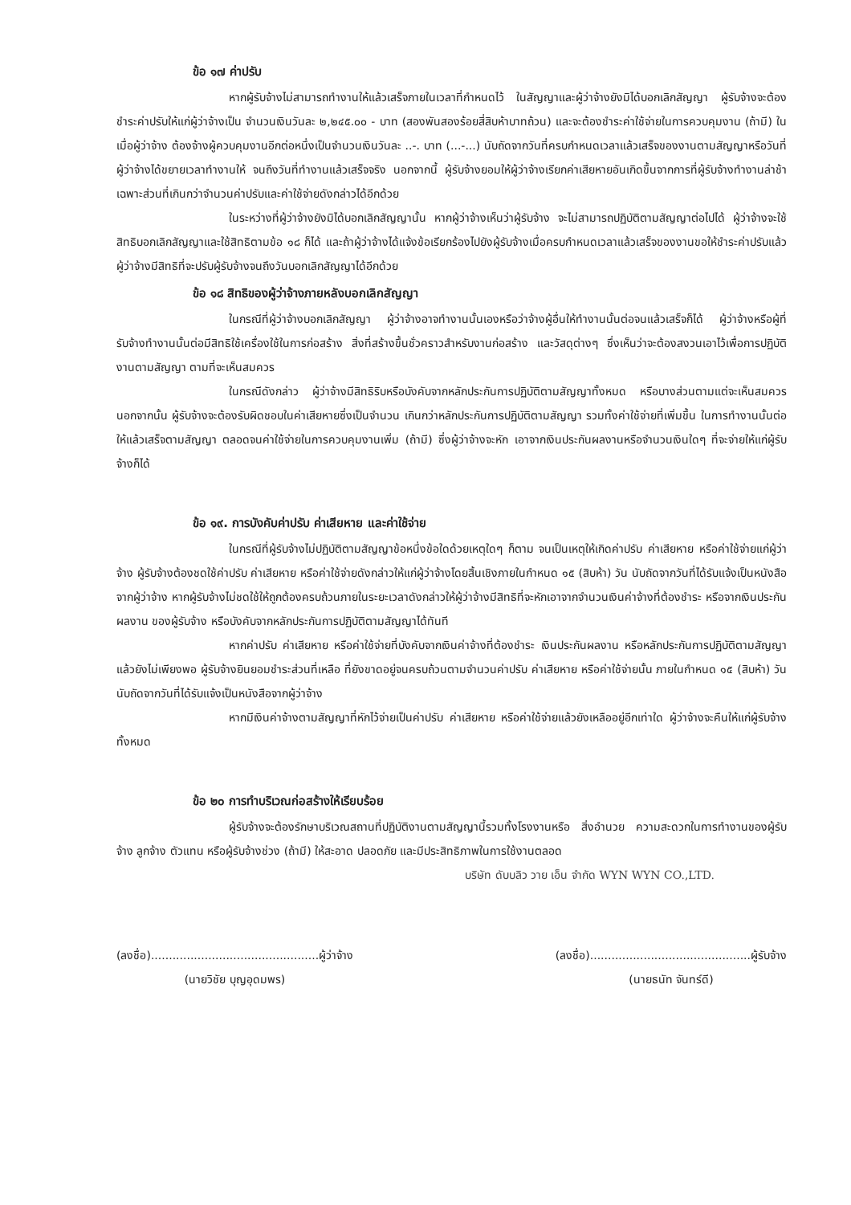ข้อ ๑๗ ค่าปรับ
หากผู้รับจ้างไม่สามารถทำงานให้แล้วเสร็จภายในเวลาที่กำหนดไว้ ในสัญญาและผู้ว่าจ้างยังมิได้บอกเลิกสัญญา ผู้รับจ้างจะต้องชำระค่าปรับให้แก่ผู้ว่าจ้างเป็น จำนวนเงินวันละ ๒,๒๔๕.๐๐ - บาท (สองพันสองร้อยสี่สิบห้าบาทถ้วน) และจะต้องชำระค่าใช้จ่ายในการควบคุมงาน (ถ้ามี) ในเมื่อผู้ว่าจ้าง ต้องจ้างผู้ควบคุมงานอีกต่อหนึ่งเป็นจำนวนเงินวันละ ..-. บาท (...-...) นับถัดจากวันที่ครบกำหนดเวลาแล้วเสร็จของงานตามสัญญาหรือวันที่ผู้ว่าจ้างได้ขยายเวลาทำงานให้ จนถึงวันที่ทำงานแล้วเสร็จจริง นอกจากนี้ ผู้รับจ้างยอมให้ผู้ว่าจ้างเรียกค่าเสียหายอันเกิดขึ้นจากการที่ผู้รับจ้างทำงานล่าช้าเฉพาะส่วนที่เกินกว่าจำนวนค่าปรับและค่าใช้จ่ายดังกล่าวได้อีกด้วย
ในระหว่างที่ผู้ว่าจ้างยังมิได้บอกเลิกสัญญานั้น หากผู้ว่าจ้างเห็นว่าผู้รับจ้าง จะไม่สามารถปฏิบัติตามสัญญาต่อไปได้ ผู้ว่าจ้างจะใช้สิทธิบอกเลิกสัญญาและใช้สิทธิตามข้อ ๑๘ ก็ได้ และถ้าผู้ว่าจ้างได้แจ้งข้อเรียกร้องไปยังผู้รับจ้างเมื่อครบกำหนดเวลาแล้วเสร็จของงานขอให้ชำระค่าปรับแล้ว ผู้ว่าจ้างมีสิทธิที่จะปรับผู้รับจ้างจนถึงวันบอกเลิกสัญญาได้อีกด้วย
ข้อ ๑๘ สิทธิของผู้ว่าจ้างภายหลังบอกเลิกสัญญา
ในกรณีที่ผู้ว่าจ้างบอกเลิกสัญญา ผู้ว่าจ้างอาจทำงานนั้นเองหรือว่าจ้างผู้อื่นให้ทำงานนั้นต่อจนแล้วเสร็จก็ได้ ผู้ว่าจ้างหรือผู้ที่รับจ้างทำงานนั้นต่อมีสิทธิใช้เครื่องใช้ในการก่อสร้าง สิ่งที่สร้างขึ้นชั่วคราวสำหรับงานก่อสร้าง และวัสดุต่างๆ ซึ่งเห็นว่าจะต้องสงวนเอาไว้เพื่อการปฏิบัติงานตามสัญญา ตามที่จะเห็นสมควร
ในกรณีดังกล่าว ผู้ว่าจ้างมีสิทธิริบหรือบังคับจากหลักประกันการปฏิบัติตามสัญญาทั้งหมด หรือบางส่วนตามแต่จะเห็นสมควร นอกจากนั้น ผู้รับจ้างจะต้องรับผิดชอบในค่าเสียหายซึ่งเป็นจำนวน เกินกว่าหลักประกันการปฏิบัติตามสัญญา รวมทั้งค่าใช้จ่ายที่เพิ่มขึ้น ในการทำงานนั้นต่อให้แล้วเสร็จตามสัญญา ตลอดจนค่าใช้จ่ายในการควบคุมงานเพิ่ม (ถ้ามี) ซึ่งผู้ว่าจ้างจะหัก เอาจากเงินประกันผลงานหรือจำนวนเงินใดๆ ที่จะจ่ายให้แก่ผู้รับจ้างก็ได้
ข้อ ๑๙. การบังคับค่าปรับ ค่าเสียหาย และค่าใช้จ่าย
ในกรณีที่ผู้รับจ้างไม่ปฏิบัติตามสัญญาข้อหนึ่งข้อใดด้วยเหตุใดๆ ก็ตาม จนเป็นเหตุให้เกิดค่าปรับ ค่าเสียหาย หรือค่าใช้จ่ายแก่ผู้ว่าจ้าง ผู้รับจ้างต้องชดใช้ค่าปรับ ค่าเสียหาย หรือค่าใช้จ่ายดังกล่าวให้แก่ผู้ว่าจ้างโดยสิ้นเชิงภายในกำหนด ๑๕ (สิบห้า) วัน นับถัดจากวันที่ได้รับแจ้งเป็นหนังสือจากผู้ว่าจ้าง หากผู้รับจ้างไม่ชดใช้ให้ถูกต้องครบถ้วนภายในระยะเวลาดังกล่าวให้ผู้ว่าจ้างมีสิทธิที่จะหักเอาจากจำนวนเงินค่าจ้างที่ต้องชำระ หรือจากเงินประกันผลงาน ของผู้รับจ้าง หรือบังคับจากหลักประกันการปฏิบัติตามสัญญาได้ทันที
หากค่าปรับ ค่าเสียหาย หรือค่าใช้จ่ายที่บังคับจากเงินค่าจ้างที่ต้องชำระ เงินประกันผลงาน หรือหลักประกันการปฏิบัติตามสัญญาแล้วยังไม่เพียงพอ ผู้รับจ้างยินยอมชำระส่วนที่เหลือ ที่ยังขาดอยู่จนครบถ้วนตามจำนวนค่าปรับ ค่าเสียหาย หรือค่าใช้จ่ายนั้น ภายในกำหนด ๑๕ (สิบห้า) วัน นับถัดจากวันที่ได้รับแจ้งเป็นหนังสือจากผู้ว่าจ้าง
หากมีเงินค่าจ้างตามสัญญาที่หักไว้จ่ายเป็นค่าปรับ ค่าเสียหาย หรือค่าใช้จ่ายแล้วยังเหลืออยู่อีกเท่าใด ผู้ว่าจ้างจะคืนให้แก่ผู้รับจ้างทั้งหมด
ข้อ ๒๐ การทำบริเวณก่อสร้างให้เรียบร้อย
ผู้รับจ้างจะต้องรักษาบริเวณสถานที่ปฏิบัติงานตามสัญญานี้รวมทั้งโรงงานหรือ สิ่งอำนวย ความสะดวกในการทำงานของผู้รับจ้าง ลูกจ้าง ตัวแทน หรือผู้รับจ้างช่วง (ถ้ามี) ให้สะอาด ปลอดภัย และมีประสิทธิภาพในการใช้งานตลอด
บริษัท ดับบลิว วาย เอ็น จำกัด WYN WYN CO.,LTD.
(ลงชื่อ)...............................................ผู้ว่าจ้าง
(นายวิชัย บุญอุดมพร)
(ลงชื่อ).............................................ผู้รับจ้าง
(นายธนัท จันทร์ดี)